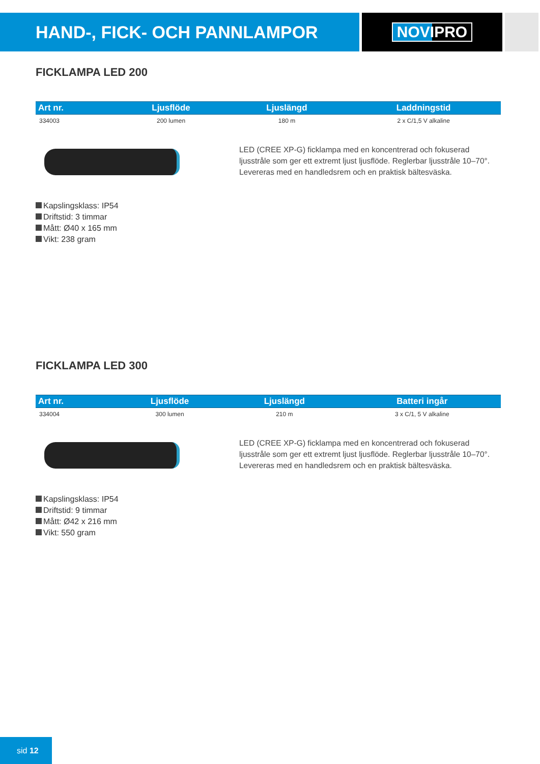HAND-, FICK- OCH PANNLAMPOR
NOVIPRO
FICKLAMPA LED 200
| Art nr. | Ljusflöde | Ljuslängd | Laddningstid |
| --- | --- | --- | --- |
| 334003 | 200 lumen | 180 m | 2 x C/1,5 V alkaline |
LED (CREE XP-G) ficklampa med en koncentrerad och fokuserad ljusstråle som ger ett extremt ljust ljusflöde. Reglerbar ljusstråle 10–70°. Levereras med en handledsrem och en praktisk bältesväska.
Kapslingsklass: IP54
Driftstid: 3 timmar
Mått: Ø40 x 165 mm
Vikt: 238 gram
FICKLAMPA LED 300
| Art nr. | Ljusflöde | Ljuslängd | Batteri ingår |
| --- | --- | --- | --- |
| 334004 | 300 lumen | 210 m | 3 x C/1, 5 V alkaline |
LED (CREE XP-G) ficklampa med en koncentrerad och fokuserad ljusstråle som ger ett extremt ljust ljusflöde. Reglerbar ljusstråle 10–70°. Levereras med en handledsrem och en praktisk bältesväska.
Kapslingsklass: IP54
Driftstid: 9 timmar
Mått: Ø42 x 216 mm
Vikt: 550 gram
sid 12